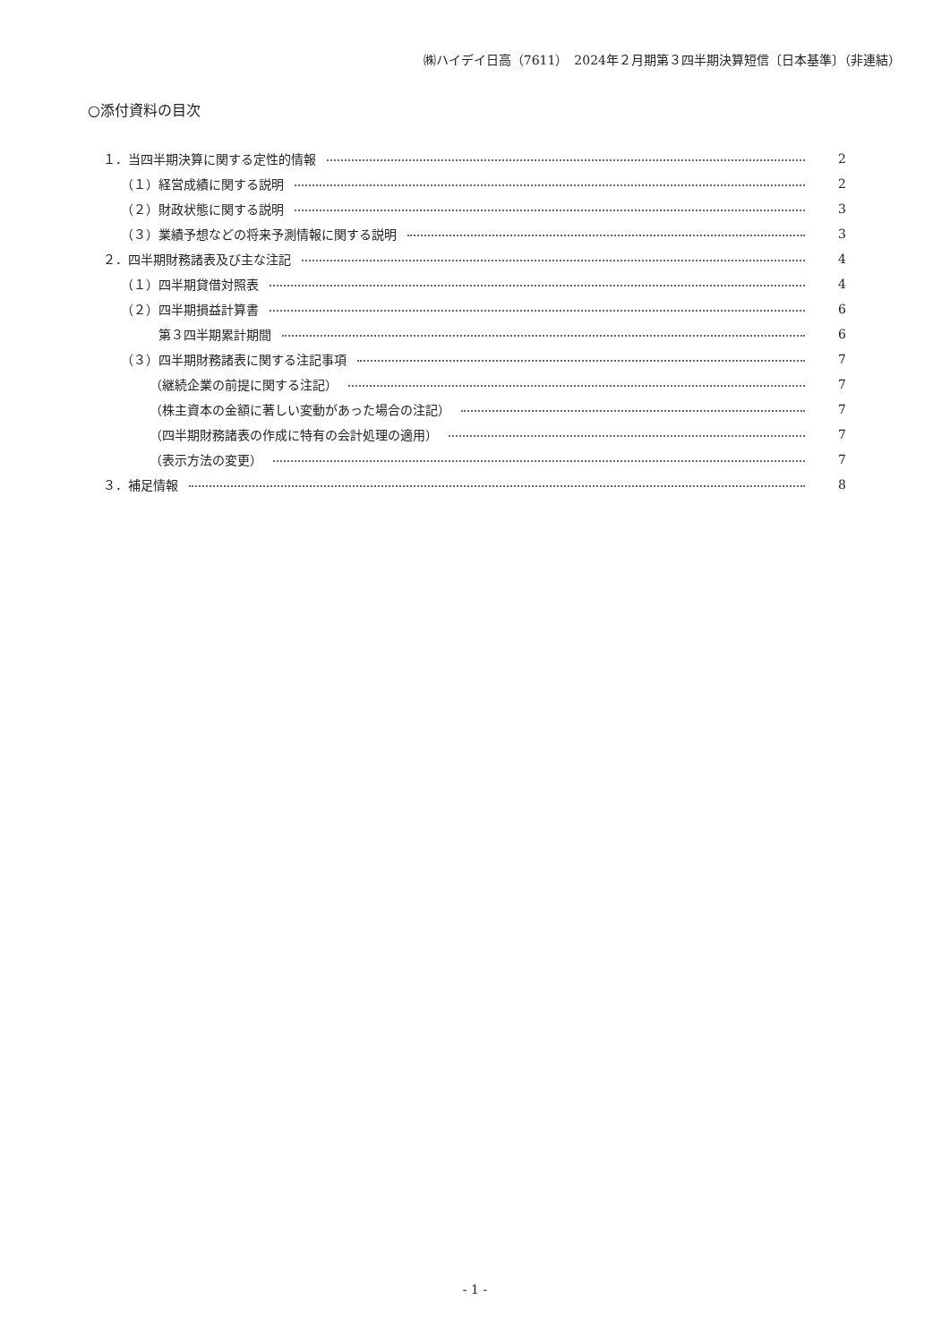㈱ハイデイ日高（7611）　2024年２月期第３四半期決算短信〔日本基準〕（非連結）
○添付資料の目次
１．当四半期決算に関する定性的情報 2
（１）経営成績に関する説明 2
（２）財政状態に関する説明 3
（３）業績予想などの将来予測情報に関する説明 3
２．四半期財務諸表及び主な注記 4
（１）四半期貸借対照表 4
（２）四半期損益計算書 6
第３四半期累計期間 6
（３）四半期財務諸表に関する注記事項 7
（継続企業の前提に関する注記） 7
（株主資本の金額に著しい変動があった場合の注記） 7
（四半期財務諸表の作成に特有の会計処理の適用） 7
（表示方法の変更） 7
３．補足情報 8
- 1 -